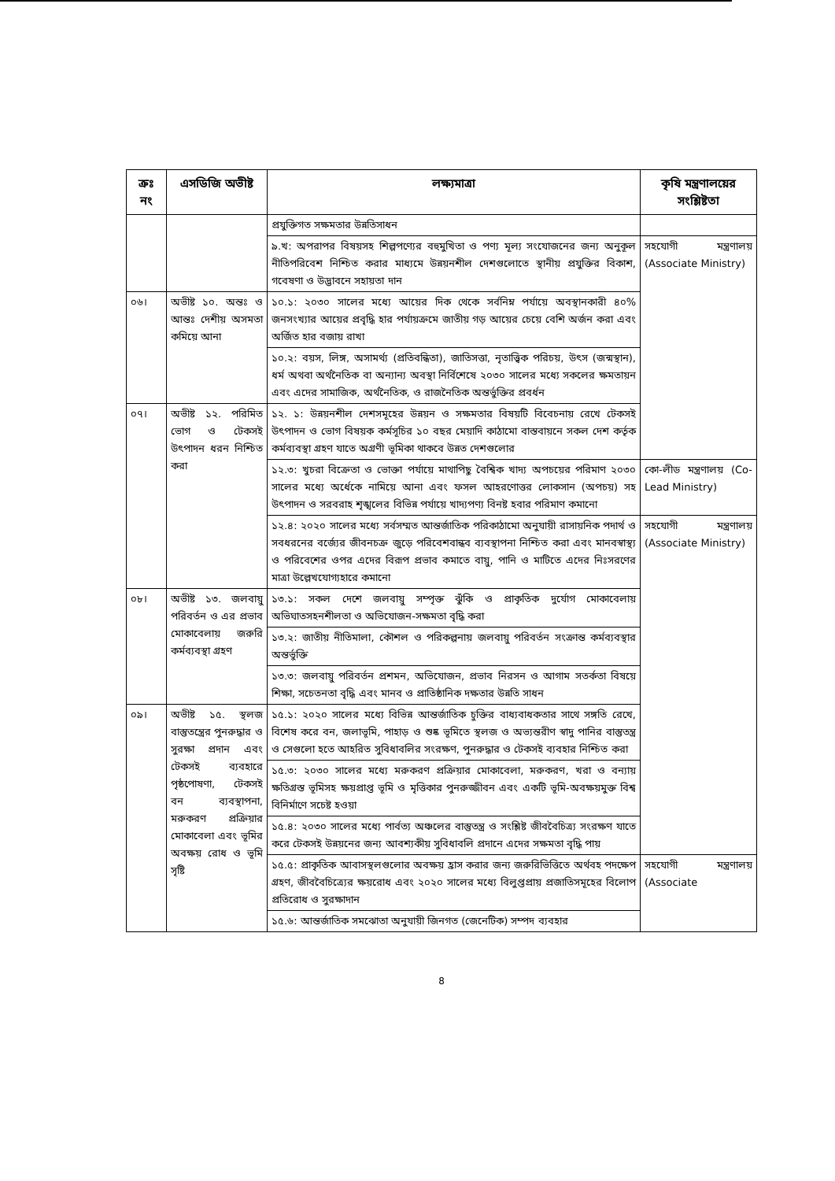| ক্রঃ নং | এসডিজি অভীষ্ট | লক্ষ্যমাত্রা | কৃষি মন্ত্রণালয়ের সংশ্লিষ্টতা |
| --- | --- | --- | --- |
| | | প্রযুক্তিগত সক্ষমতার উন্নতিসাধন | |
| | | ৯.খ: অপরাপর বিষয়সহ শিল্পপণ্যের বহুমুখিতা ও পণ্য মূল্য সংযোজনের জন্য অনুকূল নীতিপরিবেশ নিশ্চিত করার মাধ্যমে উন্নয়নশীল দেশগুলোতে স্থানীয় প্রযুক্তির বিকাশ, গবেষণা ও উদ্ভাবনে সহায়তা দান | সহযোগী মন্ত্রণালয় (Associate Ministry) |
| ০৬। | অভীষ্ট ১০. অন্তঃ ও আন্তঃ দেশীয় অসমতা কমিয়ে আনা | ১০.১: ২০৩০ সালের মধ্যে আয়ের দিক থেকে সর্বনিম্ন পর্যায়ে অবস্থানকারী ৪০% জনসংখ্যার আয়ের প্রবৃদ্ধি হার পর্যায়ক্রমে জাতীয় গড় আয়ের চেয়ে বেশি অর্জন করা এবং অর্জিত হার বজায় রাখা | |
| | | ১০.২: বয়স, লিঙ্গ, অসামর্থ্য (প্রতিবন্ধিতা), জাতিসত্তা, নৃতাত্ত্বিক পরিচয়, উৎস (জন্মস্থান), ধর্ম অথবা অর্থনৈতিক বা অন্যান্য অবস্থা নির্বিশেষে ২০৩০ সালের মধ্যে সকলের ক্ষমতায়ন এবং এদের সামাজিক, অর্থনৈতিক, ও রাজনৈতিক অন্তর্ভুক্তির প্রবর্ধন | |
| ০৭। | অভীষ্ট ১২. পরিমিত ভোগ ও টেকসই উৎপাদন ধরন নিশ্চিত করা | ১২. ১: উন্নয়নশীল দেশসমূহের উন্নয়ন ও সক্ষমতার বিষয়টি বিবেচনায় রেখে টেকসই উৎপাদন ও ভোগ বিষয়ক কর্মসূচির ১০ বছর মেয়াদি কাঠামো বাস্তবায়নে সকল দেশ কর্তৃক কর্মব্যবস্থা গ্রহণ যাতে অগ্রণী ভূমিকা থাকবে উন্নত দেশগুলোর | |
| | | ১২.৩: খুচরা বিক্রেতা ও ভোক্তা পর্যায়ে মাথাপিছু বৈশ্বিক খাদ্য অপচয়ের পরিমাণ ২০৩০ সালের মধ্যে অর্ধেকে নামিয়ে আনা এবং ফসল আহরণোত্তর লোকসান (অপচয়) সহ উৎপাদন ও সরবরাহ শৃঙ্খলের বিভিন্ন পর্যায়ে খাদ্যপণ্য বিনষ্ট হবার পরিমাণ কমানো | কো-লীড মন্ত্রণালয় (Co-Lead Ministry) |
| | | ১২.৪: ২০২০ সালের মধ্যে সর্বসম্মত আন্তর্জাতিক পরিকাঠামো অনুযায়ী রাসায়নিক পদার্থ ও সবধরনের বর্জ্যের জীবনচক্র জুড়ে পরিবেশবান্ধব ব্যবস্থাপনা নিশ্চিত করা এবং মানবস্বাস্থ্য ও পরিবেশের ওপর এদের বিরূপ প্রভাব কমাতে বায়ু, পানি ও মাটিতে এদের নিঃসরণের মাত্রা উল্লেখযোগ্যহারে কমানো | সহযোগী মন্ত্রণালয় (Associate Ministry) |
| ০৮। | অভীষ্ট ১৩. জলবায়ু পরিবর্তন ও এর প্রভাব মোকাবেলায় জরুরি কর্মব্যবস্থা গ্রহণ | ১৩.১: সকল দেশে জলবায়ু সম্পৃক্ত ঝুঁকি ও প্রাকৃতিক দুর্যোগ মোকাবেলায় অভিঘাতসহনশীলতা ও অভিযোজন-সক্ষমতা বৃদ্ধি করা | |
| | | ১৩.২: জাতীয় নীতিমালা, কৌশল ও পরিকল্পনায় জলবায়ু পরিবর্তন সংক্রান্ত কর্মব্যবস্থার অন্তর্ভুক্তি | |
| | | ১৩.৩: জলবায়ু পরিবর্তন প্রশমন, অভিযোজন, প্রভাব নিরসন ও আগাম সতর্কতা বিষয়ে শিক্ষা, সচেতনতা বৃদ্ধি এবং মানব ও প্রাতিষ্ঠানিক দক্ষতার উন্নতি সাধন | |
| ০৯। | অভীষ্ট ১৫. স্থলজ বাস্তুতন্ত্রের পুনরুদ্ধার ও সুরক্ষা প্রদান এবং টেকসই ব্যবহারে পৃষ্ঠপোষণা, টেকসই বন ব্যবস্থাপনা, মরুকরণ প্রক্রিয়ার মোকাবেলা এবং ভূমির অবক্ষয় রোধ ও ভূমি সৃষ্টি | ১৫.১: ২০২০ সালের মধ্যে বিভিন্ন আন্তর্জাতিক চুক্তির বাধ্যবাধকতার সাথে সঙ্গতি রেখে, বিশেষ করে বন, জলাভূমি, পাহাড় ও শুষ্ক ভূমিতে স্থলজ ও অভ্যন্তরীণ স্বাদু পানির বাস্তুতন্ত্র ও সেগুলো হতে আহরিত সুবিধাবলির সংরক্ষণ, পুনরুদ্ধার ও টেকসই ব্যবহার নিশ্চিত করা | |
| | | ১৫.৩: ২০৩০ সালের মধ্যে মরুকরণ প্রক্রিয়ার মোকাবেলা, মরুকরণ, খরা ও বন্যায় ক্ষতিগ্রস্ত ভূমিসহ ক্ষয়প্রাপ্ত ভূমি ও মৃত্তিকার পুনরুজ্জীবন এবং একটি ভূমি-অবক্ষয়মুক্ত বিশ্ব বিনির্মাণে সচেষ্ট হওয়া | |
| | | ১৫.৪: ২০৩০ সালের মধ্যে পার্বত্য অঞ্চলের বাস্তুতন্ত্র ও সংশ্লিষ্ট জীববৈচিত্র্য সংরক্ষণ যাতে করে টেকসই উন্নয়নের জন্য আবশ্যকীয় সুবিধাবলি প্রদানে এদের সক্ষমতা বৃদ্ধি পায় | |
| | | ১৫.৫: প্রাকৃতিক আবাসস্থলগুলোর অবক্ষয় হ্রাস করার জন্য জরুরিভিত্তিতে অর্থবহ পদক্ষেপ গ্রহণ, জীববৈচিত্র্যের ক্ষয়রোধ এবং ২০২০ সালের মধ্যে বিলুপ্তপ্রায় প্রজাতিসমূহের বিলোপ প্রতিরোধ ও সুরক্ষাদান | সহযোগী মন্ত্রণালয় (Associate |
| | | ১৫.৬: আন্তর্জাতিক সমঝোতা অনুযায়ী জিনগত (জেনেটিক) সম্পদ ব্যবহার | |
8